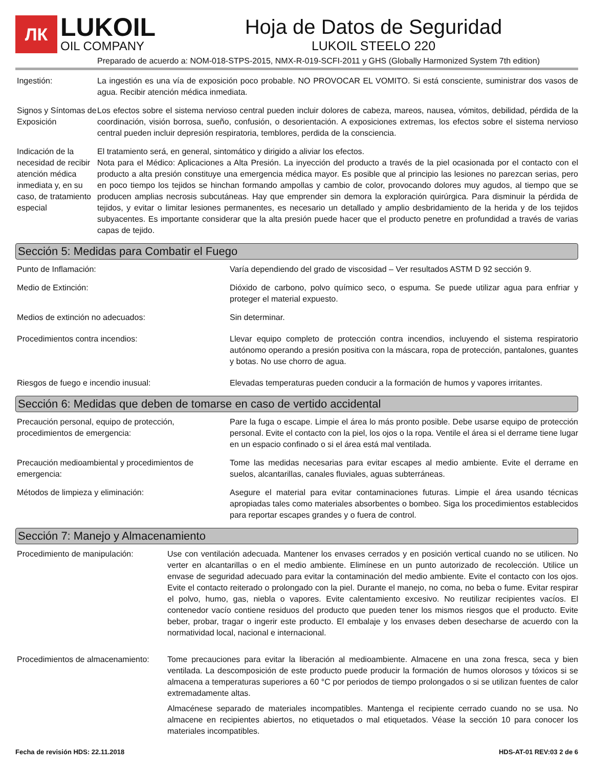ЛК
LUKOIL
OIL COMPANY
Hoja de Datos de Seguridad
LUKOIL STEELO 220
Preparado de acuerdo a: NOM-018-STPS-2015, NMX-R-019-SCFI-2011 y GHS (Globally Harmonized System 7th edition)
Ingestión: La ingestión es una vía de exposición poco probable. NO PROVOCAR EL VOMITO. Si está consciente, suministrar dos vasos de agua. Recibir atención médica inmediata.
Signos y Síntomas de Exposición
Los efectos sobre el sistema nervioso central pueden incluir dolores de cabeza, mareos, nausea, vómitos, debilidad, pérdida de la coordinación, visión borrosa, sueño, confusión, o desorientación. A exposiciones extremas, los efectos sobre el sistema nervioso central pueden incluir depresión respiratoria, temblores, perdida de la consciencia.
Indicación de la necesidad de recibir atención médica inmediata y, en su caso, de tratamiento especial
El tratamiento será, en general, sintomático y dirigido a aliviar los efectos.
Nota para el Médico: Aplicaciones a Alta Presión. La inyección del producto a través de la piel ocasionada por el contacto con el producto a alta presión constituye una emergencia médica mayor. Es posible que al principio las lesiones no parezcan serias, pero en poco tiempo los tejidos se hinchan formando ampollas y cambio de color, provocando dolores muy agudos, al tiempo que se producen amplias necrosis subcutáneas. Hay que emprender sin demora la exploración quirúrgica. Para disminuir la pérdida de tejidos, y evitar o limitar lesiones permanentes, es necesario un detallado y amplio desbridamiento de la herida y de los tejidos subyacentes. Es importante considerar que la alta presión puede hacer que el producto penetre en profundidad a través de varias capas de tejido.
Sección 5: Medidas para Combatir el Fuego
Punto de Inflamación: Varía dependiendo del grado de viscosidad – Ver resultados ASTM D 92 sección 9.
Medio de Extinción: Dióxido de carbono, polvo químico seco, o espuma. Se puede utilizar agua para enfriar y proteger el material expuesto.
Medios de extinción no adecuados: Sin determinar.
Procedimientos contra incendios: Llevar equipo completo de protección contra incendios, incluyendo el sistema respiratorio autónomo operando a presión positiva con la máscara, ropa de protección, pantalones, guantes y botas. No use chorro de agua.
Riesgos de fuego e incendio inusual: Elevadas temperaturas pueden conducir a la formación de humos y vapores irritantes.
Sección 6: Medidas que deben de tomarse en caso de vertido accidental
Precaución personal, equipo de protección, procedimientos de emergencia:
Pare la fuga o escape. Limpie el área lo más pronto posible. Debe usarse equipo de protección personal. Evite el contacto con la piel, los ojos o la ropa. Ventile el área si el derrame tiene lugar en un espacio confinado o si el área está mal ventilada.
Precaución medioambiental y procedimientos de emergencia:
Tome las medidas necesarias para evitar escapes al medio ambiente. Evite el derrame en suelos, alcantarillas, canales fluviales, aguas subterráneas.
Métodos de limpieza y eliminación: Asegure el material para evitar contaminaciones futuras. Limpie el área usando técnicas apropiadas tales como materiales absorbentes o bombeo. Siga los procedimientos establecidos para reportar escapes grandes y o fuera de control.
Sección 7: Manejo y Almacenamiento
Procedimiento de manipulación: Use con ventilación adecuada. Mantener los envases cerrados y en posición vertical cuando no se utilicen. No verter en alcantarillas o en el medio ambiente. Elimínese en un punto autorizado de recolección. Utilice un envase de seguridad adecuado para evitar la contaminación del medio ambiente. Evite el contacto con los ojos. Evite el contacto reiterado o prolongado con la piel. Durante el manejo, no coma, no beba o fume. Evitar respirar el polvo, humo, gas, niebla o vapores. Evite calentamiento excesivo. No reutilizar recipientes vacíos. El contenedor vacío contiene residuos del producto que pueden tener los mismos riesgos que el producto. Evite beber, probar, tragar o ingerir este producto. El embalaje y los envases deben desecharse de acuerdo con la normatividad local, nacional e internacional.
Procedimientos de almacenamiento:
Tome precauciones para evitar la liberación al medioambiente. Almacene en una zona fresca, seca y bien ventilada. La descomposición de este producto puede producir la formación de humos olorosos y tóxicos si se almacena a temperaturas superiores a 60 °C por periodos de tiempo prolongados o si se utilizan fuentes de calor extremadamente altas.
Almacénese separado de materiales incompatibles. Mantenga el recipiente cerrado cuando no se usa. No almacene en recipientes abiertos, no etiquetados o mal etiquetados. Véase la sección 10 para conocer los materiales incompatibles.
Fecha de revisión HDS: 22.11.2018 HDS-AT-01 REV:03 2 de 6